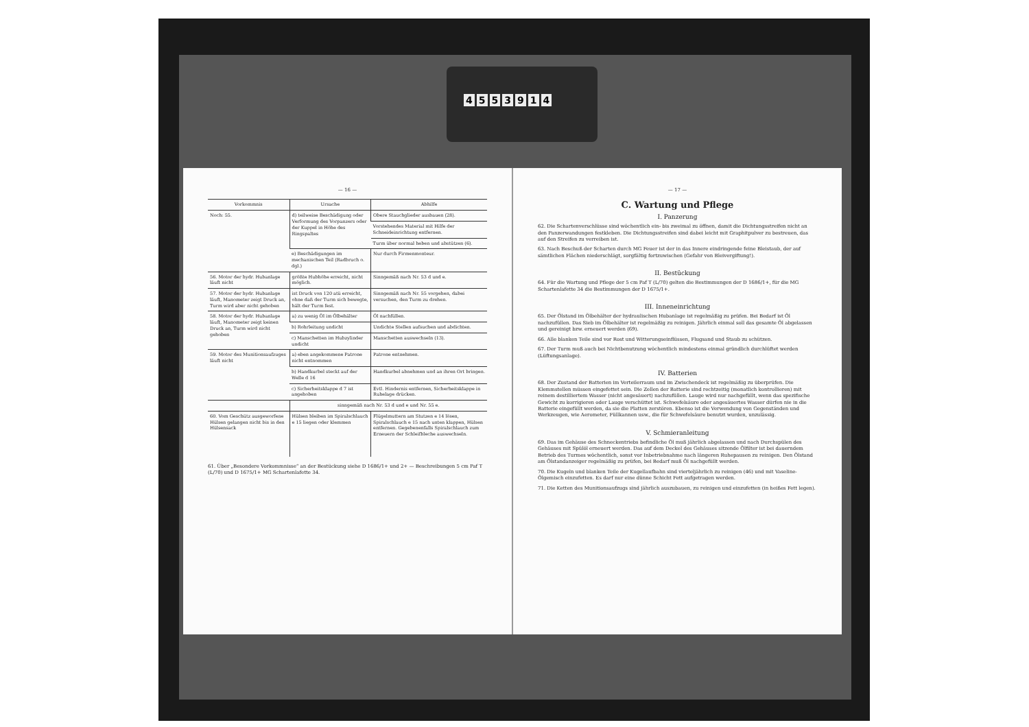4553914
— 16 —
| Vorkommnis | Ursache | Abhilfe |
| --- | --- | --- |
| Noch: 55. | d) teilweise Beschädigung oder Verformung des Vorpanzers oder der Kuppel in Höhe des Ringspaltes | Obere Stauchglieder ausbauen (28). |
| | | Vorstehendes Material mit Hilfe der Schneideinrichtung entfernen. |
| | | Turm über normal heben und abstützen (6). |
| | e) Beschädigungen im mechanischen Teil (Radbruch o. dgl.) | Nur durch Firmenmonteur. |
| 56. Motor der hydr. Hubanlage läuft nicht | größte Hubhöhe erreicht, nicht möglich. | Sinngemäß nach Nr. 53 d und e. |
| 57. Motor der hydr. Hubanlage läuft, Manometer zeigt Druck an, Turm wird aber nicht gehoben | ist Druck von 120 atü erreicht, ohne daß der Turm sich bewegte, hält der Turm fest. | Sinngemäß nach Nr. 55 vorgehen, dabei versuchen, den Turm zu drehen. |
| 58. Motor der hydr. Hubanlage läuft, Manometer zeigt keinen Druck an, Turm wird nicht gehoben | a) zu wenig Öl im Ölbehälter | Öl nachfüllen. |
| | b) Rohrleitung undicht | Undichte Stellen aufsuchen und abdichten. |
| | c) Manschetten im Hubzylinder undicht | Manschetten auswechseln (13). |
| 59. Motor des Munitionsaufzuges läuft nicht | a) eben angekommene Patrone nicht entnommen | Patrone entnehmen. |
| | b) Handkurbel steckt auf der Welle d 16 | Handkurbel abnehmen und an ihren Ort bringen. |
| | c) Sicherheitsklappe d 7 ist angehoben | Evtl. Hindernis entfernen, Sicherheitsklappe in Ruhelage drücken. |
| | sinngemäß nach Nr. 53 d und e und Nr. 55 e. | |
| 60. Vom Geschütz ausgeworfene Hülsen gelangen nicht bis in den Hülsensack | Hülsen bleiben im Spiralschlauch e 15 liegen oder klemmen | Flügelmuttern am Stutzen e 14 lösen, Spiralschlauch e 15 nach unten klappen, Hülsen entfernen. Gegebenenfalls Spiralschlauch zum Erneuern der Schleifbleche auswechseln. |
61. Über „Besondere Vorkommnisse“ an der Bestückung siehe D 1686/1+ und 2+ — Beschreibungen 5 cm Paf T (L/70) und D 1675/1+ MG Schartenlafette 34.
— 17 —
C. Wartung und Pflege
I. Panzerung
62. Die Schartenverschlüsse sind wöchentlich ein- bis zweimal zu öffnen, damit die Dichtungsstreifen nicht an den Panzerwandungen festkleben. Die Dichtungsstreifen sind dabei leicht mit Graphitpulver zu bestreuen, das auf den Streifen zu verreiben ist.
63. Nach Beschuß der Scharten durch MG Feuer ist der in das Innere eindringende feine Bleistaub, der auf sämtlichen Flächen niederschlägt, sorgfältig fortzuwischen (Gefahr von Bleivergiftung!).
II. Bestückung
64. Für die Wartung und Pflege der 5 cm Paf T (L/70) gelten die Bestimmungen der D 1686/1+, für die MG Schartenlafette 34 die Bestimmungen der D 1675/1+.
III. Inneneinrichtung
65. Der Ölstand im Ölbehälter der hydraulischen Hubanlage ist regelmäßig zu prüfen. Bei Bedarf ist Öl nachzufüllen. Das Sieb im Ölbehälter ist regelmäßig zu reinigen. Jährlich einmal soll das gesamte Öl abgelassen und gereinigt bzw. erneuert werden (69).
66. Alle blanken Teile sind vor Rost und Witterungseinflüssen, Flugsand und Staub zu schützen.
67. Der Turm muß auch bei Nichtbenutzung wöchentlich mindestens einmal gründlich durchlüftet werden (Lüftungsanlage).
IV. Batterien
68. Der Zustand der Batterien im Verteilerraum und im Zwischendeck ist regelmäßig zu überprüfen. Die Klemmstellen müssen eingefettet sein. Die Zellen der Batterie sind rechtzeitig (monatlich kontrollieren) mit reinem destilliertem Wasser (nicht angesäuert) nachzufüllen. Lauge wird nur nachgefüllt, wenn das spezifische Gewicht zu korrigieren oder Lauge verschüttet ist. Schwefelsäure oder angesäuertes Wasser dürfen nie in die Batterie eingefüllt werden, da sie die Platten zerstören. Ebenso ist die Verwendung von Gegenständen und Werkzeugen, wie Aerometer, Füllkannen usw., die für Schwefelsäure benutzt wurden, unzulässig.
V. Schmieranleitung
69. Das im Gehäuse des Schneckentriebs befindliche Öl muß jährlich abgelassen und nach Durchspülen des Gehäuses mit Spülöl erneuert werden. Das auf dem Deckel des Gehäuses sitzende Ölfilter ist bei dauerndem Betrieb des Turmes wöchentlich, sonst vor Inbetriebnahme nach längeren Ruhepausen zu reinigen. Den Ölstand am Ölstandanzeiger regelmäßig zu prüfen, bei Bedarf muß Öl nachgefüllt werden.
70. Die Kugeln und blanken Teile der Kugellaufbahn sind vierteljährlich zu reinigen (46) und mit Vaseline-Ölgemisch einzufetten. Es darf nur eine dünne Schicht Fett aufgetragen werden.
71. Die Ketten des Munitionsaufzugs sind jährlich auszubauen, zu reinigen und einzufetten (in heißes Fett legen).